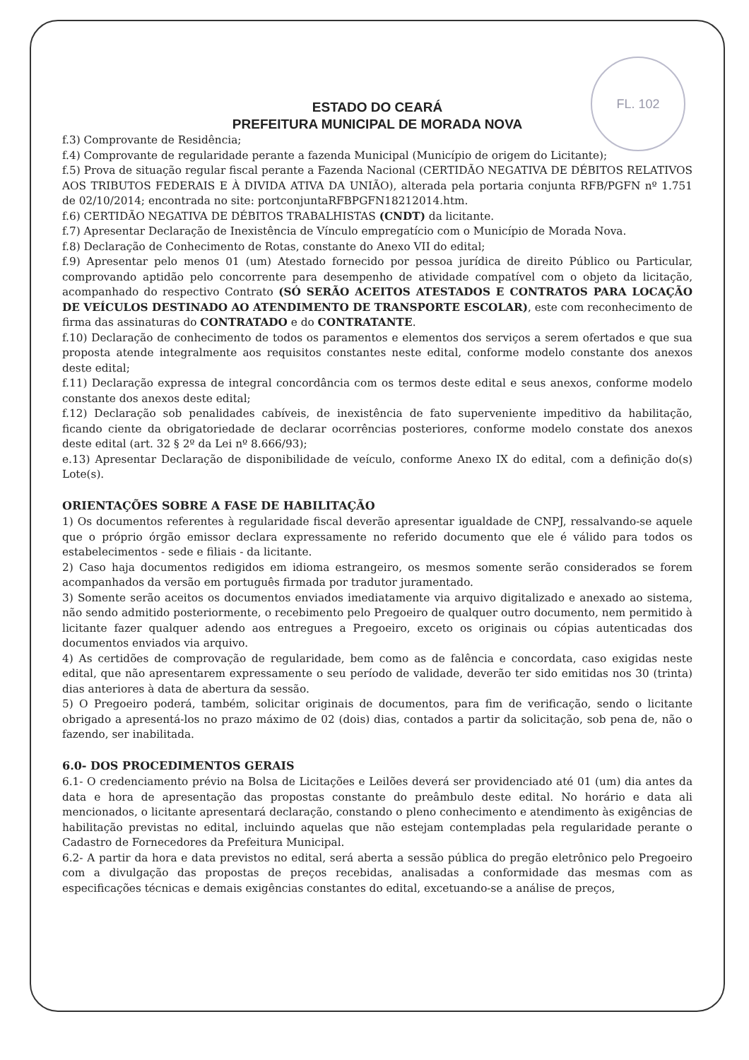FL. 102
ESTADO DO CEARÁ
PREFEITURA MUNICIPAL DE MORADA NOVA
f.3) Comprovante de Residência;
f.4) Comprovante de regularidade perante a fazenda Municipal (Município de origem do Licitante);
f.5) Prova de situação regular fiscal perante a Fazenda Nacional (CERTIDÃO NEGATIVA DE DÉBITOS RELATIVOS AOS TRIBUTOS FEDERAIS E À DIVIDA ATIVA DA UNIÃO), alterada pela portaria conjunta RFB/PGFN nº 1.751 de 02/10/2014; encontrada no site: portconjuntaRFBPGFN18212014.htm.
f.6) CERTIDÃO NEGATIVA DE DÉBITOS TRABALHISTAS (CNDT) da licitante.
f.7) Apresentar Declaração de Inexistência de Vínculo empregatício com o Município de Morada Nova.
f.8) Declaração de Conhecimento de Rotas, constante do Anexo VII do edital;
f.9) Apresentar pelo menos 01 (um) Atestado fornecido por pessoa jurídica de direito Público ou Particular, comprovando aptidão pelo concorrente para desempenho de atividade compatível com o objeto da licitação, acompanhado do respectivo Contrato (SÓ SERÃO ACEITOS ATESTADOS E CONTRATOS PARA LOCAÇÃO DE VEÍCULOS DESTINADO AO ATENDIMENTO DE TRANSPORTE ESCOLAR), este com reconhecimento de firma das assinaturas do CONTRATADO e do CONTRATANTE.
f.10) Declaração de conhecimento de todos os paramentos e elementos dos serviços a serem ofertados e que sua proposta atende integralmente aos requisitos constantes neste edital, conforme modelo constante dos anexos deste edital;
f.11) Declaração expressa de integral concordância com os termos deste edital e seus anexos, conforme modelo constante dos anexos deste edital;
f.12) Declaração sob penalidades cabíveis, de inexistência de fato superveniente impeditivo da habilitação, ficando ciente da obrigatoriedade de declarar ocorrências posteriores, conforme modelo constate dos anexos deste edital (art. 32 § 2º da Lei nº 8.666/93);
e.13) Apresentar Declaração de disponibilidade de veículo, conforme Anexo IX do edital, com a definição do(s) Lote(s).
ORIENTAÇÕES SOBRE A FASE DE HABILITAÇÃO
1) Os documentos referentes à regularidade fiscal deverão apresentar igualdade de CNPJ, ressalvando-se aquele que o próprio órgão emissor declara expressamente no referido documento que ele é válido para todos os estabelecimentos - sede e filiais - da licitante.
2) Caso haja documentos redigidos em idioma estrangeiro, os mesmos somente serão considerados se forem acompanhados da versão em português firmada por tradutor juramentado.
3) Somente serão aceitos os documentos enviados imediatamente via arquivo digitalizado e anexado ao sistema, não sendo admitido posteriormente, o recebimento pelo Pregoeiro de qualquer outro documento, nem permitido à licitante fazer qualquer adendo aos entregues a Pregoeiro, exceto os originais ou cópias autenticadas dos documentos enviados via arquivo.
4) As certidões de comprovação de regularidade, bem como as de falência e concordata, caso exigidas neste edital, que não apresentarem expressamente o seu período de validade, deverão ter sido emitidas nos 30 (trinta) dias anteriores à data de abertura da sessão.
5) O Pregoeiro poderá, também, solicitar originais de documentos, para fim de verificação, sendo o licitante obrigado a apresentá-los no prazo máximo de 02 (dois) dias, contados a partir da solicitação, sob pena de, não o fazendo, ser inabilitada.
6.0- DOS PROCEDIMENTOS GERAIS
6.1- O credenciamento prévio na Bolsa de Licitações e Leilões deverá ser providenciado até 01 (um) dia antes da data e hora de apresentação das propostas constante do preâmbulo deste edital. No horário e data ali mencionados, o licitante apresentará declaração, constando o pleno conhecimento e atendimento às exigências de habilitação previstas no edital, incluindo aquelas que não estejam contempladas pela regularidade perante o Cadastro de Fornecedores da Prefeitura Municipal.
6.2- A partir da hora e data previstos no edital, será aberta a sessão pública do pregão eletrônico pelo Pregoeiro com a divulgação das propostas de preços recebidas, analisadas a conformidade das mesmas com as especificações técnicas e demais exigências constantes do edital, excetuando-se a análise de preços,